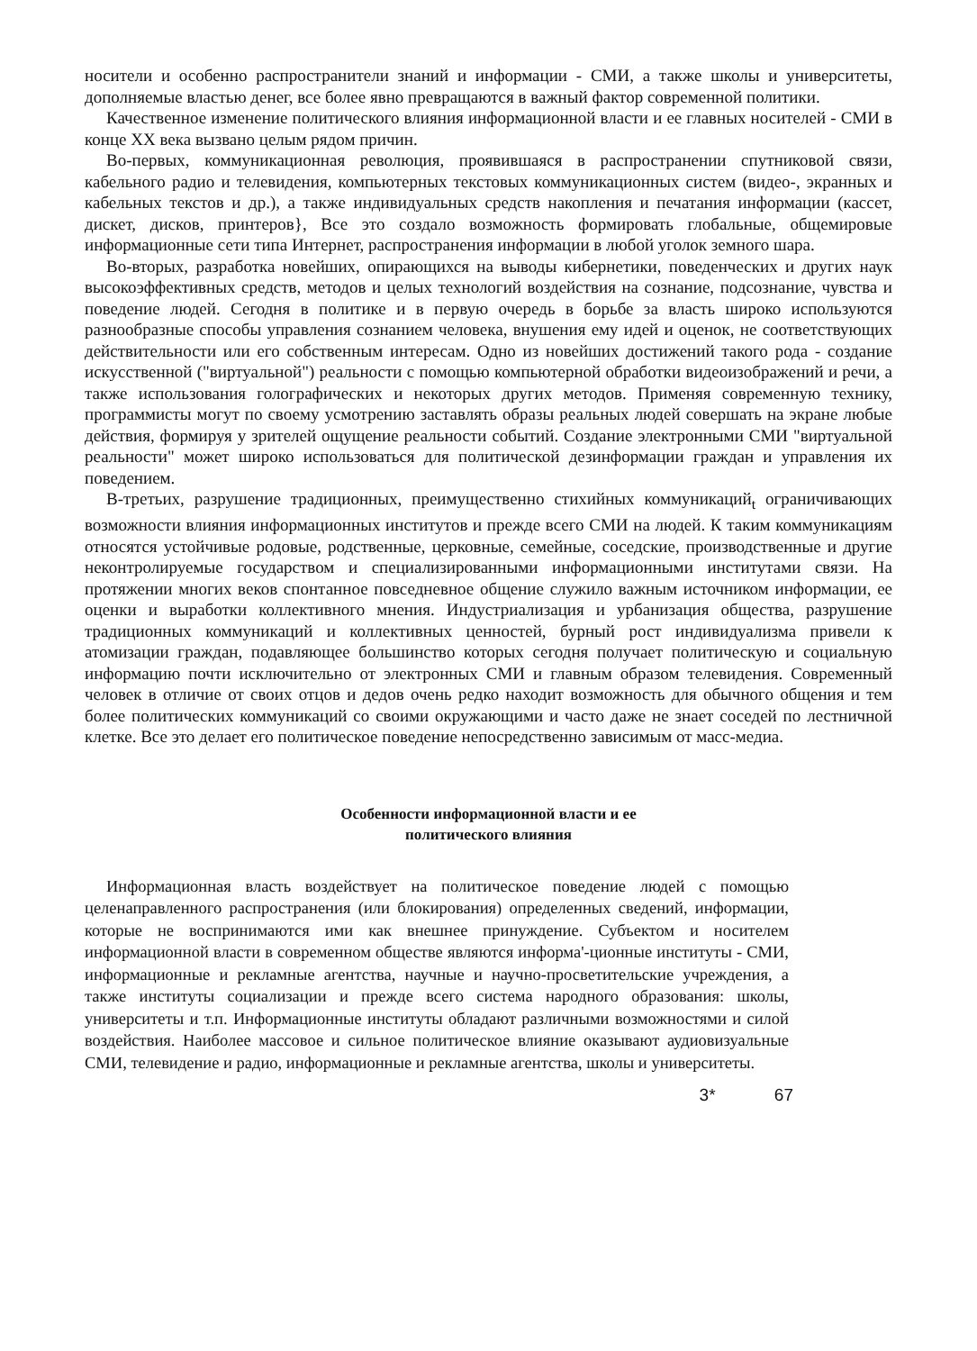носители и особенно распространители знаний и информации - СМИ, а также школы и университеты, дополняемые властью денег, все более явно превращаются в важный фактор современной политики.
Качественное изменение политического влияния информационной власти и ее главных носителей - СМИ в конце XX века вызвано целым рядом причин.
Во-первых, коммуникационная революция, проявившаяся в распространении спутниковой связи, кабельного радио и телевидения, компьютерных текстовых коммуникационных систем (видео-, экранных и кабельных текстов и др.), а также индивидуальных средств накопления и печатания информации (кассет, дискет, дисков, принтеров}, Все это создало возможность формировать глобальные, общемировые информационные сети типа Интернет, распространения информации в любой уголок земного шара.
Во-вторых, разработка новейших, опирающихся на выводы кибернетики, поведенческих и других наук высокоэффективных средств, методов и целых технологий воздействия на сознание, подсознание, чувства и поведение людей. Сегодня в политике и в первую очередь в борьбе за власть широко используются разнообразные способы управления сознанием человека, внушения ему идей и оценок, не соответствующих действительности или его собственным интересам. Одно из новейших достижений такого рода - создание искусственной ("виртуальной") реальности с помощью компьютерной обработки видеоизображений и речи, а также использования голографических и некоторых других методов. Применяя современную технику, программисты могут по своему усмотрению заставлять образы реальных людей совершать на экране любые действия, формируя у зрителей ощущение реальности событий. Создание электронными СМИ "виртуальной реальности" может широко использоваться для политической дезинформации граждан и управления их поведением.
В-третьих, разрушение традиционных, преимущественно стихийных коммуникаций<sub>t</sub> ограничивающих возможности влияния информационных институтов и прежде всего СМИ на людей. К таким коммуникациям относятся устойчивые родовые, родственные, церковные, семейные, соседские, производственные и другие неконтролируемые государством и специализированными информационными институтами связи. На протяжении многих веков спонтанное повседневное общение служило важным источником информации, ее оценки и выработки коллективного мнения. Индустриализация и урбанизация общества, разрушение традиционных коммуникаций и коллективных ценностей, бурный рост индивидуализма привели к атомизации граждан, подавляющее большинство которых сегодня получает политическую и социальную информацию почти исключительно от электронных СМИ и главным образом телевидения. Современный человек в отличие от своих отцов и дедов очень редко находит возможность для обычного общения и тем более политических коммуникаций со своими окружающими и часто даже не знает соседей по лестничной клетке. Все это делает его политическое поведение непосредственно зависимым от масс-медиа.
Особенности информационной власти и ее
политического влияния
Информационная власть воздействует на политическое поведение людей с помощью целенаправленного распространения (или блокирования) определенных сведений, информации, которые не воспринимаются ими как внешнее принуждение. Субъектом и носителем информационной власти в современном обществе являются информа'-ционные институты - СМИ, информационные и рекламные агентства, научные и научно-просветительские учреждения, а также институты социализации и прежде всего система народного образования: школы, университеты и т.п. Информационные институты обладают различными возможностями и силой воздействия. Наиболее массовое и сильное политическое влияние оказывают аудиовизуальные СМИ, телевидение и радио, информационные и рекламные агентства, школы и университеты.
3* 67